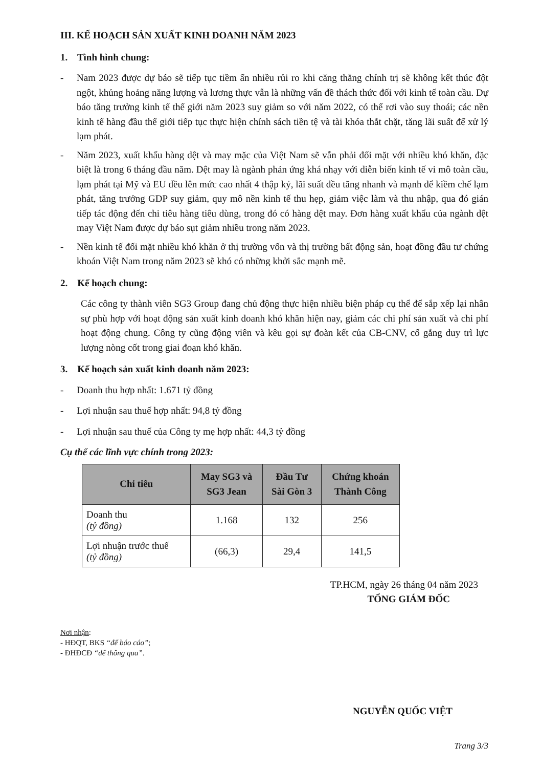III. KẾ HOẠCH SẢN XUẤT KINH DOANH NĂM 2023
1. Tình hình chung:
- Nam 2023 được dự báo sẽ tiếp tục tiềm ẩn nhiều rủi ro khi căng thẳng chính trị sẽ không kết thúc đột ngột, khủng hoảng năng lượng và lương thực vẫn là những vấn đề thách thức đối với kinh tế toàn cầu. Dự báo tăng trưởng kinh tế thế giới năm 2023 suy giảm so với năm 2022, có thể rơi vào suy thoái; các nền kinh tế hàng đầu thế giới tiếp tục thực hiện chính sách tiền tệ và tài khóa thắt chặt, tăng lãi suất để xử lý lạm phát.
- Năm 2023, xuất khẩu hàng dệt và may mặc của Việt Nam sẽ vẫn phải đối mặt với nhiều khó khăn, đặc biệt là trong 6 tháng đầu năm. Dệt may là ngành phản ứng khá nhạy với diễn biến kinh tế vi mô toàn cầu, lạm phát tại Mỹ và EU đều lên mức cao nhất 4 thập kỷ, lãi suất đều tăng nhanh và mạnh để kiềm chế lạm phát, tăng trưởng GDP suy giảm, quy mô nền kinh tế thu hẹp, giảm việc làm và thu nhập, qua đó gián tiếp tác động đến chi tiêu hàng tiêu dùng, trong đó có hàng dệt may. Đơn hàng xuất khẩu của ngành dệt may Việt Nam được dự báo sụt giảm nhiều trong năm 2023.
- Nền kinh tế đối mặt nhiều khó khăn ở thị trường vốn và thị trường bất động sản, hoạt đồng đầu tư chứng khoán Việt Nam trong năm 2023 sẽ khó có những khởi sắc mạnh mẽ.
2. Kế hoạch chung:
Các công ty thành viên SG3 Group đang chủ động thực hiện nhiều biện pháp cụ thể để sắp xếp lại nhân sự phù hợp với hoạt động sản xuất kinh doanh khó khăn hiện nay, giảm các chi phí sản xuất và chi phí hoạt động chung. Công ty cũng động viên và kêu gọi sự đoàn kết của CB-CNV, cố gắng duy trì lực lượng nòng cốt trong giai đoạn khó khăn.
3. Kế hoạch sản xuất kinh doanh năm 2023:
- Doanh thu hợp nhất: 1.671 tỷ đồng
- Lợi nhuận sau thuế hợp nhất: 94,8 tỷ đồng
- Lợi nhuận sau thuế của Công ty mẹ hợp nhất: 44,3 tỷ đồng
Cụ thể các lĩnh vực chính trong 2023:
| Chỉ tiêu | May SG3 và SG3 Jean | Đầu Tư Sài Gòn 3 | Chứng khoán Thành Công |
| --- | --- | --- | --- |
| Doanh thu (tỷ đồng) | 1.168 | 132 | 256 |
| Lợi nhuận trước thuế (tỷ đồng) | (66,3) | 29,4 | 141,5 |
TP.HCM, ngày 26 tháng 04 năm 2023
TỔNG GIÁM ĐỐC
Nơi nhận:
- HĐQT, BKS “để báo cáo”;
- ĐHĐCĐ “để thông qua”.
NGUYỄN QUỐC VIỆT
Trang 3/3